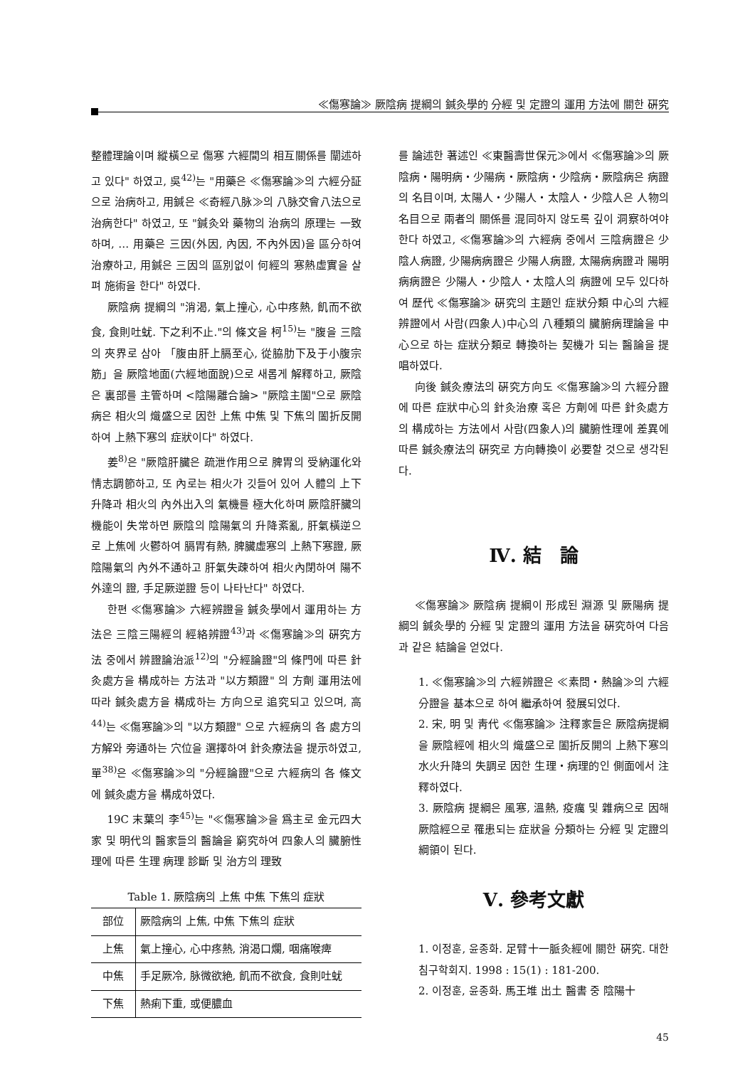≪傷寒論≫ 厥陰病 提綱의 鍼灸學的 分經 및 定證의 運用 方法에 關한 硏究
整體理論이며 縱橫으로 傷寒 六經間의 相互關係를 闡述하고 있다" 하였고, 吳<sup>42)</sup>는 "用藥은 ≪傷寒論≫의 六經分証으로 治病하고, 用鍼은 ≪奇經八脉≫의 八脉交會八法으로 治病한다" 하였고, 또 "鍼灸와 藥物의 治病의 原理는 一致하며, … 用藥은 三因(外因, 內因, 不內外因)을 區分하여 治療하고, 用鍼은 三因의 區別없이 何經의 寒熱虛實을 살펴 施術을 한다" 하였다.
厥陰病 提綱의 "消渴, 氣上撞心, 心中疼熱, 飢而不欲食, 食則吐蚘. 下之利不止."의 條文을 柯<sup>15)</sup>는 "腹을 三陰의 夾界로 삼아 「腹由肝上膈至心, 從脇肋下及于小腹宗筋」을 厥陰地面(六經地面說)으로 새롭게 解釋하고, 厥陰은 裏部를 主管하며 <陰陽離合論> "厥陰主闔"으로 厥陰病은 相火의 熾盛으로 因한 上焦 中焦 및 下焦의 闔折反開하여 上熱下寒의 症狀이다" 하였다.
姜<sup>8)</sup>은 "厥陰肝臟은 疏泄作用으로 脾胃의 受納運化와 情志調節하고, 또 內로는 相火가 깃들어 있어 人體의 上下升降과 相火의 內外出入의 氣機를 極大化하며 厥陰肝臟의 機能이 失常하면 厥陰의 陰陽氣의 升降紊亂, 肝氣橫逆으로 上焦에 火鬱하여 膈胃有熱, 脾臟虛寒의 上熱下寒證, 厥陰陽氣의 內外不通하고 肝氣失疎하여 相火內閉하여 陽不外達의 證, 手足厥逆證 등이 나타난다" 하였다.
한편 ≪傷寒論≫ 六經辨證을 鍼灸學에서 運用하는 方法은 三陰三陽經의 經絡辨證<sup>43)</sup>과 ≪傷寒論≫의 硏究方法 중에서 辨證論治派<sup>12)</sup>의 "分經論證"의 條門에 따른 針灸處方을 構成하는 方法과 "以方類證" 의 方劑 運用法에 따라 鍼灸處方을 構成하는 方向으로 追究되고 있으며, 高<sup>44)</sup>는 ≪傷寒論≫의 "以方類證" 으로 六經病의 各 處方의 方解와 旁通하는 穴位을 選擇하여 針灸療法을 提示하였고, 單<sup>38)</sup>은 ≪傷寒論≫의 "分經論證"으로 六經病의 各 條文에 鍼灸處方을 構成하였다.
19C 末葉의 李<sup>45)</sup>는 "≪傷寒論≫을 爲主로 金元四大家 및 明代의 醫家들의 醫論을 窮究하여 四象人의 臟腑性理에 따른 生理 病理 診斷 및 治方의 理致
Table 1. 厥陰病의 上焦 中焦 下焦의 症狀
| 部位 | 厥陰病의 上焦, 中焦 下焦의 症狀 |
| 上焦 | 氣上撞心, 心中疼熱, 消渴口爛, 咽痛喉痺 |
| 中焦 | 手足厥冷, 脉微欲絶, 飢而不欲食, 食則吐蚘 |
| 下焦 | 熱痢下重, 或便膿血 |
를 論述한 著述인 ≪東醫壽世保元≫에서 ≪傷寒論≫의 厥陰病・陽明病・少陽病・厥陰病・少陰病・厥陰病은 病證의 名目이며, 太陽人・少陽人・太陰人・少陰人은 人物의 名目으로 兩者의 關係를 混同하지 않도록 깊이 洞察하여야 한다 하였고, ≪傷寒論≫의 六經病 중에서 三陰病證은 少陰人病證, 少陽病病證은 少陽人病證, 太陽病病證과 陽明病病證은 少陽人・少陰人・太陰人의 病證에 모두 있다하여 歷代 ≪傷寒論≫ 硏究의 主題인 症狀分類 中心의 六經辨證에서 사람(四象人)中心의 八種類의 臟腑病理論을 中心으로 하는 症狀分類로 轉換하는 契機가 되는 醫論을 提唱하였다.
向後 鍼灸療法의 硏究方向도 ≪傷寒論≫의 六經分證에 따른 症狀中心의 針灸治療 혹은 方劑에 따른 針灸處方의 構成하는 方法에서 사람(四象人)의 臟腑性理에 差異에 따른 鍼灸療法의 硏究로 方向轉換이 必要할 것으로 생각된다.
Ⅳ. 結　論
≪傷寒論≫ 厥陰病 提綱이 形成된 淵源 및 厥陽病 提綱의 鍼灸學的 分經 및 定證의 運用 方法을 硏究하여 다음과 같은 結論을 얻었다.
1. ≪傷寒論≫의 六經辨證은 ≪素問・熱論≫의 六經分證을 基本으로 하여 繼承하여 發展되었다.
2. 宋, 明 및 靑代 ≪傷寒論≫ 注釋家들은 厥陰病提綱을 厥陰經에 相火의 熾盛으로 闔折反開의 上熱下寒의 水火升降의 失調로 因한 生理・病理的인 側面에서 注釋하였다.
3. 厥陰病 提綱은 風寒, 溫熱, 疫癘 및 雜病으로 因해 厥陰經으로 罹患되는 症狀을 分類하는 分經 및 定證의 綱領이 된다.
Ⅴ. 參考文獻
1. 이정훈, 윤종화. 足臂十一脈灸經에 關한 硏究. 대한침구학회지. 1998 : 15(1) : 181-200.
2. 이정훈, 윤종화. 馬王堆 出土 醫書 중 陰陽十
45